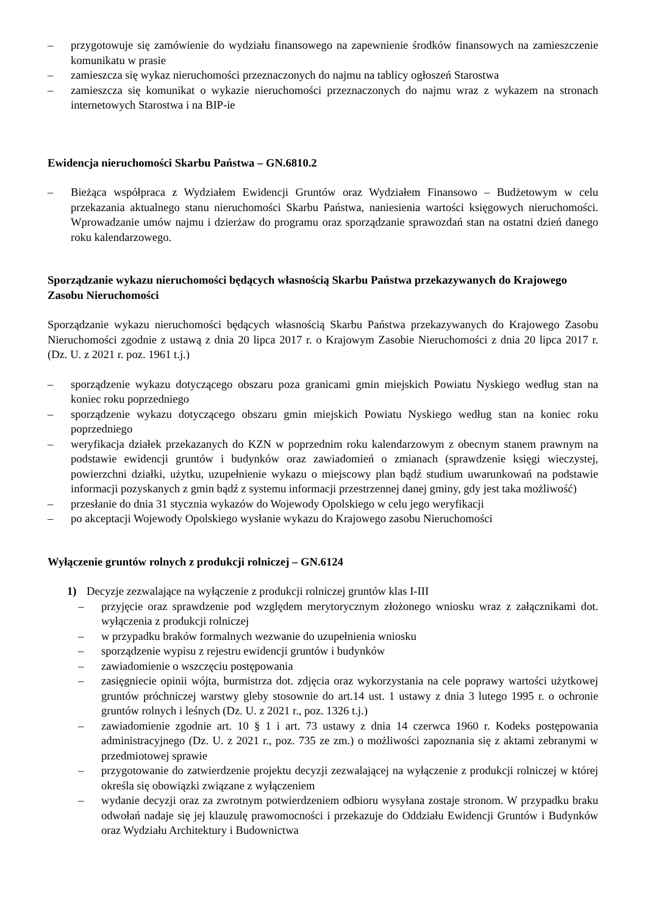– przygotowuje się zamówienie do wydziału finansowego na zapewnienie środków finansowych na zamieszczenie komunikatu w prasie
– zamieszcza się wykaz nieruchomości przeznaczonych do najmu na tablicy ogłoszeń Starostwa
– zamieszcza się komunikat o wykazie nieruchomości przeznaczonych do najmu wraz z wykazem na stronach internetowych Starostwa i na BIP-ie
Ewidencja nieruchomości Skarbu Państwa – GN.6810.2
– Bieżąca współpraca z Wydziałem Ewidencji Gruntów oraz Wydziałem Finansowo – Budżetowym w celu przekazania aktualnego stanu nieruchomości Skarbu Państwa, naniesienia wartości księgowych nieruchomości. Wprowadzanie umów najmu i dzierżaw do programu oraz sporządzanie sprawozdań stan na ostatni dzień danego roku kalendarzowego.
Sporządzanie wykazu nieruchomości będących własnością Skarbu Państwa przekazywanych do Krajowego Zasobu Nieruchomości
Sporządzanie wykazu nieruchomości będących własnością Skarbu Państwa przekazywanych do Krajowego Zasobu Nieruchomości zgodnie z ustawą z dnia 20 lipca 2017 r. o Krajowym Zasobie Nieruchomości z dnia 20 lipca 2017 r. (Dz. U. z 2021 r. poz. 1961 t.j.)
– sporządzenie wykazu dotyczącego obszaru poza granicami gmin miejskich Powiatu Nyskiego według stan na koniec roku poprzedniego
– sporządzenie wykazu dotyczącego obszaru gmin miejskich Powiatu Nyskiego według stan na koniec roku poprzedniego
– weryfikacja działek przekazanych do KZN w poprzednim roku kalendarzowym z obecnym stanem prawnym na podstawie ewidencji gruntów i budynków oraz zawiadomień o zmianach (sprawdzenie księgi wieczystej, powierzchni działki, użytku, uzupełnienie wykazu o miejscowy plan bądź studium uwarunkowań na podstawie informacji pozyskanych z gmin bądź z systemu informacji przestrzennej danej gminy, gdy jest taka możliwość)
– przesłanie do dnia 31 stycznia wykazów do Wojewody Opolskiego w celu jego weryfikacji
– po akceptacji Wojewody Opolskiego wysłanie wykazu do Krajowego zasobu Nieruchomości
Wyłączenie gruntów rolnych z produkcji rolniczej – GN.6124
1) Decyzje zezwalające na wyłączenie z produkcji rolniczej gruntów klas I-III
– przyjęcie oraz sprawdzenie pod względem merytorycznym złożonego wniosku wraz z załącznikami dot. wyłączenia z produkcji rolniczej
– w przypadku braków formalnych wezwanie do uzupełnienia wniosku
– sporządzenie wypisu z rejestru ewidencji gruntów i budynków
– zawiadomienie o wszczęciu postępowania
– zasięgniecie opinii wójta, burmistrza dot. zdjęcia oraz wykorzystania na cele poprawy wartości użytkowej gruntów próchniczej warstwy gleby stosownie do art.14 ust. 1 ustawy z dnia 3 lutego 1995 r. o ochronie gruntów rolnych i leśnych (Dz. U. z 2021 r., poz. 1326 t.j.)
– zawiadomienie zgodnie art. 10 § 1 i art. 73 ustawy z dnia 14 czerwca 1960 r. Kodeks postępowania administracyjnego (Dz. U. z 2021 r., poz. 735 ze zm.) o możliwości zapoznania się z aktami zebranymi w przedmiotowej sprawie
– przygotowanie do zatwierdzenie projektu decyzji zezwalającej na wyłączenie z produkcji rolniczej w której określa się obowiązki związane z wyłączeniem
– wydanie decyzji oraz za zwrotnym potwierdzeniem odbioru wysyłana zostaje stronom. W przypadku braku odwołań nadaje się jej klauzulę prawomocności i przekazuje do Oddziału Ewidencji Gruntów i Budynków oraz Wydziału Architektury i Budownictwa